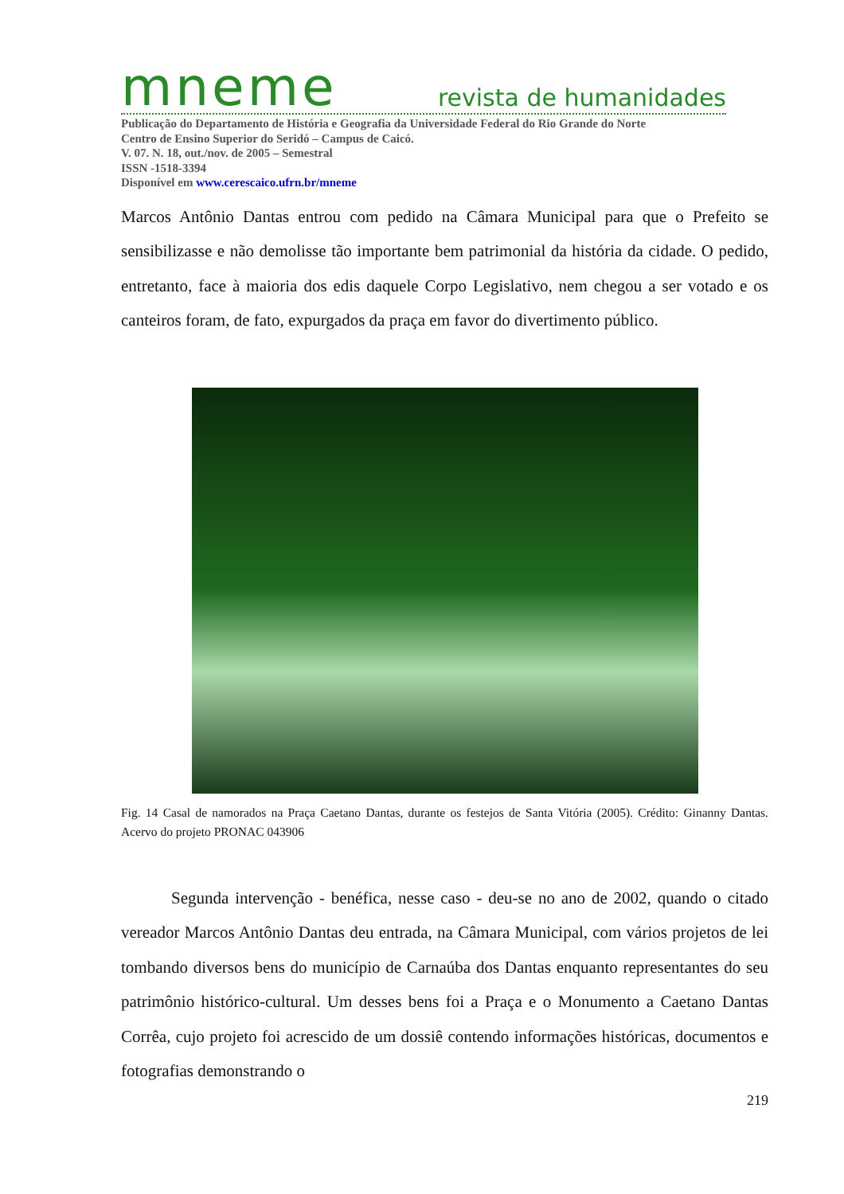mneme revista de humanidades
Publicação do Departamento de História e Geografia da Universidade Federal do Rio Grande do Norte
Centro de Ensino Superior do Seridó – Campus de Caicó.
V. 07. N. 18, out./nov. de 2005 – Semestral
ISSN -1518-3394
Disponível em www.cerescaico.ufrn.br/mneme
Marcos Antônio Dantas entrou com pedido na Câmara Municipal para que o Prefeito se sensibilizasse e não demolisse tão importante bem patrimonial da história da cidade. O pedido, entretanto, face à maioria dos edis daquele Corpo Legislativo, nem chegou a ser votado e os canteiros foram, de fato, expurgados da praça em favor do divertimento público.
Fig. 14 Casal de namorados na Praça Caetano Dantas, durante os festejos de Santa Vitória (2005). Crédito: Ginanny Dantas. Acervo do projeto PRONAC 043906
Segunda intervenção - benéfica, nesse caso - deu-se no ano de 2002, quando o citado vereador Marcos Antônio Dantas deu entrada, na Câmara Municipal, com vários projetos de lei tombando diversos bens do município de Carnaúba dos Dantas enquanto representantes do seu patrimônio histórico-cultural. Um desses bens foi a Praça e o Monumento a Caetano Dantas Corrêa, cujo projeto foi acrescido de um dossiê contendo informações históricas, documentos e fotografias demonstrando o
219